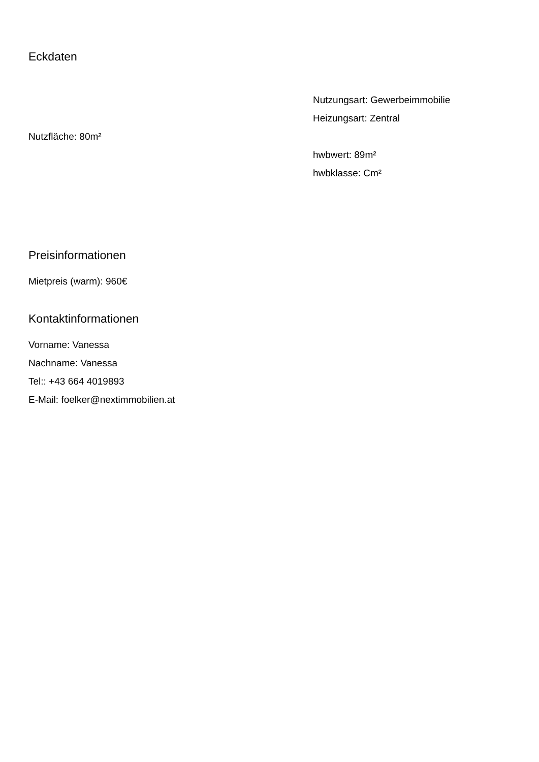Eckdaten
Nutzfläche: 80m²
Nutzungsart: Gewerbeimmobilie
Heizungsart: Zentral
hwbwert: 89m²
hwbklasse: Cm²
Preisinformationen
Mietpreis (warm): 960€
Kontaktinformationen
Vorname: Vanessa
Nachname: Vanessa
Tel:: +43 664 4019893
E-Mail: foelker@nextimmobilien.at